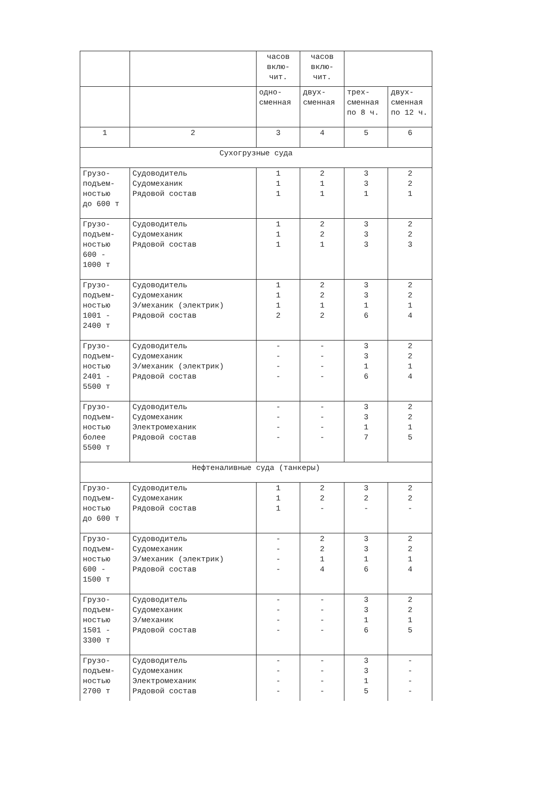| | | часов вклю- чит. | часов вклю- чит. | | |
| | | одно- сменная | двух- сменная | трех- сменная по 8 ч. | двух- сменная по 12 ч. |
| 1 | 2 | 3 | 4 | 5 | 6 |
| Сухогрузные суда | | | | | |
| Грузо- подъем- ностью до 600 т | Судоводитель Судомеханик Рядовой состав | 1 1 1 | 2 1 1 | 3 3 1 | 2 2 1 |
| Грузо- подъем- ностью 600 - 1000 т | Судоводитель Судомеханик Рядовой состав | 1 1 1 | 2 2 1 | 3 3 3 | 2 2 3 |
| Грузо- подъем- ностью 1001 - 2400 т | Судоводитель Судомеханик Э/механик (электрик) Рядовой состав | 1 1 1 2 | 2 2 1 2 | 3 3 1 6 | 2 2 1 4 |
| Грузо- подъем- ностью 2401 - 5500 т | Судоводитель Судомеханик Э/механик (электрик) Рядовой состав | - - - - | - - - - | 3 3 1 6 | 2 2 1 4 |
| Грузо- подъем- ностью более 5500 т | Судоводитель Судомеханик Электромеханик Рядовой состав | - - - - | - - - - | 3 3 1 7 | 2 2 1 5 |
| Нефтеналивные суда (танкеры) | | | | | |
| Грузо- подъем- ностью до 600 т | Судоводитель Судомеханик Рядовой состав | 1 1 1 | 2 2 - | 3 2 - | 2 2 - |
| Грузо- подъем- ностью 600 - 1500 т | Судоводитель Судомеханик Э/механик (электрик) Рядовой состав | - - - - | 2 2 1 4 | 3 3 1 6 | 2 2 1 4 |
| Грузо- подъем- ностью 1501 - 3300 т | Судоводитель Судомеханик Э/механик Рядовой состав | - - - - | - - - - | 3 3 1 6 | 2 2 1 5 |
| Грузо- подъем- ностью 2700 т | Судоводитель Судомеханик Электромеханик Рядовой состав | - - - - | - - - - | 3 3 1 5 | - - - - |